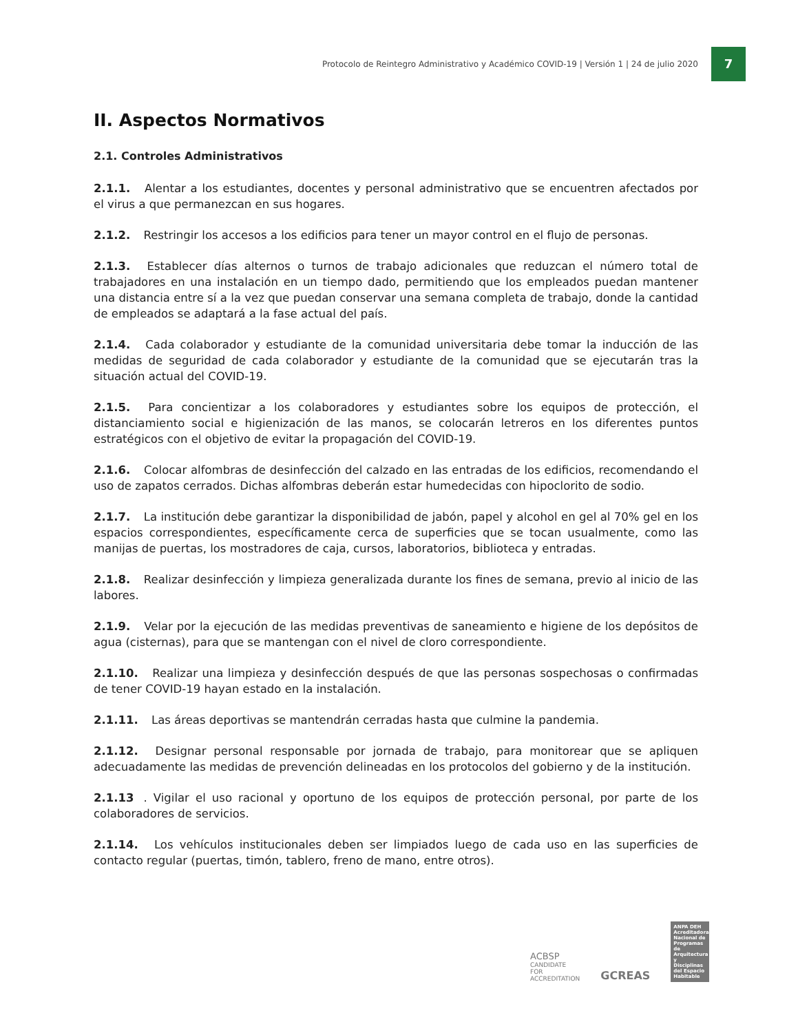Protocolo de Reintegro Administrativo y Académico COVID-19 | Versión 1 | 24 de julio 2020
7
II. Aspectos Normativos
2.1. Controles Administrativos
2.1.1. Alentar a los estudiantes, docentes y personal administrativo que se encuentren afectados por el virus a que permanezcan en sus hogares.
2.1.2. Restringir los accesos a los edificios para tener un mayor control en el flujo de personas.
2.1.3. Establecer días alternos o turnos de trabajo adicionales que reduzcan el número total de trabajadores en una instalación en un tiempo dado, permitiendo que los empleados puedan mantener una distancia entre sí a la vez que puedan conservar una semana completa de trabajo, donde la cantidad de empleados se adaptará a la fase actual del país.
2.1.4. Cada colaborador y estudiante de la comunidad universitaria debe tomar la inducción de las medidas de seguridad de cada colaborador y estudiante de la comunidad que se ejecutarán tras la situación actual del COVID-19.
2.1.5. Para concientizar a los colaboradores y estudiantes sobre los equipos de protección, el distanciamiento social e higienización de las manos, se colocarán letreros en los diferentes puntos estratégicos con el objetivo de evitar la propagación del COVID-19.
2.1.6. Colocar alfombras de desinfección del calzado en las entradas de los edificios, recomendando el uso de zapatos cerrados. Dichas alfombras deberán estar humedecidas con hipoclorito de sodio.
2.1.7. La institución debe garantizar la disponibilidad de jabón, papel y alcohol en gel al 70% gel en los espacios correspondientes, específicamente cerca de superficies que se tocan usualmente, como las manijas de puertas, los mostradores de caja, cursos, laboratorios, biblioteca y entradas.
2.1.8. Realizar desinfección y limpieza generalizada durante los fines de semana, previo al inicio de las labores.
2.1.9. Velar por la ejecución de las medidas preventivas de saneamiento e higiene de los depósitos de agua (cisternas), para que se mantengan con el nivel de cloro correspondiente.
2.1.10. Realizar una limpieza y desinfección después de que las personas sospechosas o confirmadas de tener COVID-19 hayan estado en la instalación.
2.1.11. Las áreas deportivas se mantendrán cerradas hasta que culmine la pandemia.
2.1.12. Designar personal responsable por jornada de trabajo, para monitorear que se apliquen adecuadamente las medidas de prevención delineadas en los protocolos del gobierno y de la institución.
2.1.13. Vigilar el uso racional y oportuno de los equipos de protección personal, por parte de los colaboradores de servicios.
2.1.14. Los vehículos institucionales deben ser limpiados luego de cada uso en las superficies de contacto regular (puertas, timón, tablero, freno de mano, entre otros).
ACBSP
CANDIDATE FOR
ACCREDITATION
GCREAS
ANPA DEH
Acreditadora Nacional de Programas de Arquitectura y Disciplinas del Espacio Habitable